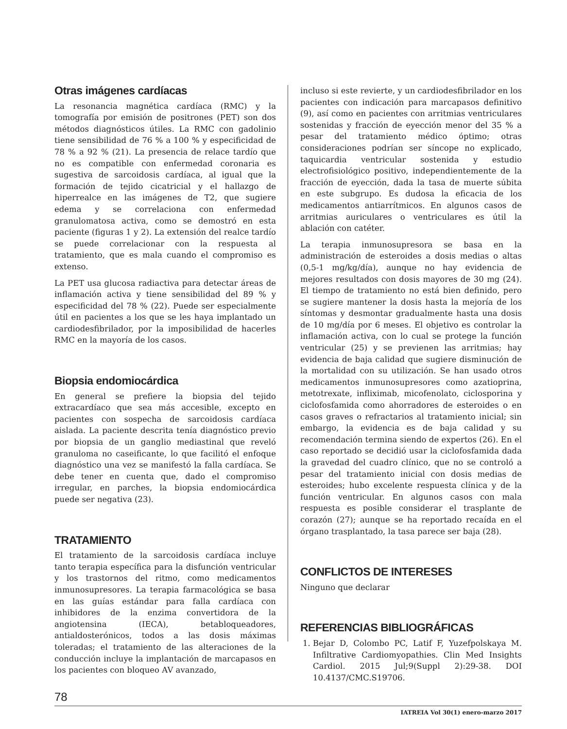Otras imágenes cardíacas
La resonancia magnética cardíaca (RMC) y la tomografía por emisión de positrones (PET) son dos métodos diagnósticos útiles. La RMC con gadolinio tiene sensibilidad de 76 % a 100 % y especificidad de 78 % a 92 % (21). La presencia de relace tardío que no es compatible con enfermedad coronaria es sugestiva de sarcoidosis cardíaca, al igual que la formación de tejido cicatricial y el hallazgo de hiperrealce en las imágenes de T2, que sugiere edema y se correlaciona con enfermedad granulomatosa activa, como se demostró en esta paciente (figuras 1 y 2). La extensión del realce tardío se puede correlacionar con la respuesta al tratamiento, que es mala cuando el compromiso es extenso.
La PET usa glucosa radiactiva para detectar áreas de inflamación activa y tiene sensibilidad del 89 % y especificidad del 78 % (22). Puede ser especialmente útil en pacientes a los que se les haya implantado un cardiodesfibrilador, por la imposibilidad de hacerles RMC en la mayoría de los casos.
Biopsia endomiocárdica
En general se prefiere la biopsia del tejido extracardíaco que sea más accesible, excepto en pacientes con sospecha de sarcoidosis cardíaca aislada. La paciente descrita tenía diagnóstico previo por biopsia de un ganglio mediastinal que reveló granuloma no caseificante, lo que facilitó el enfoque diagnóstico una vez se manifestó la falla cardíaca. Se debe tener en cuenta que, dado el compromiso irregular, en parches, la biopsia endomiocárdica puede ser negativa (23).
TRATAMIENTO
El tratamiento de la sarcoidosis cardíaca incluye tanto terapia específica para la disfunción ventricular y los trastornos del ritmo, como medicamentos inmunosupresores. La terapia farmacológica se basa en las guías estándar para falla cardíaca con inhibidores de la enzima convertidora de la angiotensina (IECA), betabloqueadores, antialdosterónicos, todos a las dosis máximas toleradas; el tratamiento de las alteraciones de la conducción incluye la implantación de marcapasos en los pacientes con bloqueo AV avanzado,
incluso si este revierte, y un cardiodesfibrilador en los pacientes con indicación para marcapasos definitivo (9), así como en pacientes con arritmias ventriculares sostenidas y fracción de eyección menor del 35 % a pesar del tratamiento médico óptimo; otras consideraciones podrían ser síncope no explicado, taquicardia ventricular sostenida y estudio electrofisiológico positivo, independientemente de la fracción de eyección, dada la tasa de muerte súbita en este subgrupo. Es dudosa la eficacia de los medicamentos antiarrítmicos. En algunos casos de arritmias auriculares o ventriculares es útil la ablación con catéter.
La terapia inmunosupresora se basa en la administración de esteroides a dosis medias o altas (0,5-1 mg/kg/día), aunque no hay evidencia de mejores resultados con dosis mayores de 30 mg (24). El tiempo de tratamiento no está bien definido, pero se sugiere mantener la dosis hasta la mejoría de los síntomas y desmontar gradualmente hasta una dosis de 10 mg/día por 6 meses. El objetivo es controlar la inflamación activa, con lo cual se protege la función ventricular (25) y se previenen las arritmias; hay evidencia de baja calidad que sugiere disminución de la mortalidad con su utilización. Se han usado otros medicamentos inmunosupresores como azatioprina, metotrexate, infliximab, micofenolato, ciclosporina y ciclofosfamida como ahorradores de esteroides o en casos graves o refractarios al tratamiento inicial; sin embargo, la evidencia es de baja calidad y su recomendación termina siendo de expertos (26). En el caso reportado se decidió usar la ciclofosfamida dada la gravedad del cuadro clínico, que no se controló a pesar del tratamiento inicial con dosis medias de esteroides; hubo excelente respuesta clínica y de la función ventricular. En algunos casos con mala respuesta es posible considerar el trasplante de corazón (27); aunque se ha reportado recaída en el órgano trasplantado, la tasa parece ser baja (28).
CONFLICTOS DE INTERESES
Ninguno que declarar
REFERENCIAS BIBLIOGRÁFICAS
1. Bejar D, Colombo PC, Latif F, Yuzefpolskaya M. Infiltrative Cardiomyopathies. Clin Med Insights Cardiol. 2015 Jul;9(Suppl 2):29-38. DOI 10.4137/CMC.S19706.
78
IATREIA Vol 30(1) enero-marzo 2017